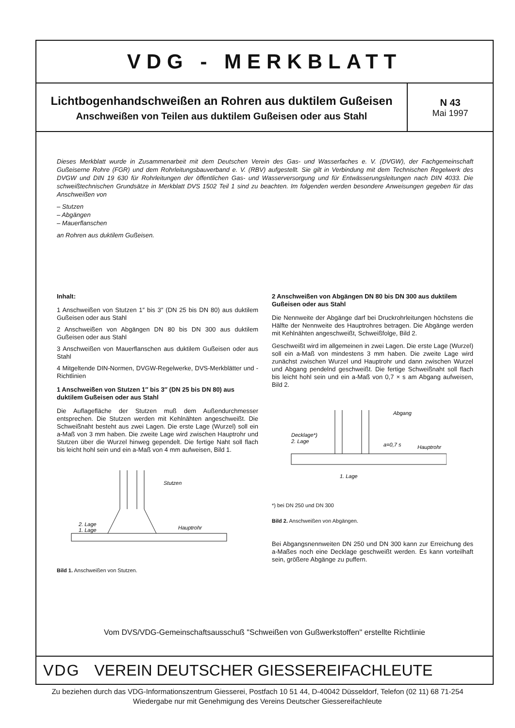VDG - MERKBLATT
Lichtbogenhandschweißen an Rohren aus duktilem Gußeisen
Anschweißen von Teilen aus duktilem Gußeisen oder aus Stahl
N 43
Mai 1997
Dieses Merkblatt wurde in Zusammenarbeit mit dem Deutschen Verein des Gas- und Wasserfaches e. V. (DVGW), der Fachgemeinschaft Gußeiserne Rohre (FGR) und dem Rohrleitungsbauverband e. V. (RBV) aufgestellt. Sie gilt in Verbindung mit dem Technischen Regelwerk des DVGW und DIN 19 630 für Rohrleitungen der öffentlichen Gas- und Wasserversorgung und für Entwässerungsleitungen nach DIN 4033. Die schweißtechnischen Grundsätze in Merkblatt DVS 1502 Teil 1 sind zu beachten. Im folgenden werden besondere Anweisungen gegeben für das Anschweißen von
– Stutzen
– Abgängen
– Mauerflanschen
an Rohren aus duktilem Gußeisen.
Inhalt:
1 Anschweißen von Stutzen 1″ bis 3″ (DN 25 bis DN 80) aus duktilem Gußeisen oder aus Stahl
2 Anschweißen von Abgängen DN 80 bis DN 300 aus duktilem Gußeisen oder aus Stahl
3 Anschweißen von Mauerflanschen aus duktilem Gußeisen oder aus Stahl
4 Mitgeltende DIN-Normen, DVGW-Regelwerke, DVS-Merkblätter und -Richtlinien
1 Anschweißen von Stutzen 1″ bis 3″ (DN 25 bis DN 80) aus duktilem Gußeisen oder aus Stahl
Die Auflagefläche der Stutzen muß dem Außendurchmesser entsprechen. Die Stutzen werden mit Kehlnähten angeschweißt. Die Schweißnaht besteht aus zwei Lagen. Die erste Lage (Wurzel) soll ein a-Maß von 3 mm haben. Die zweite Lage wird zwischen Hauptrohr und Stutzen über die Wurzel hinweg gependelt. Die fertige Naht soll flach bis leicht hohl sein und ein a-Maß von 4 mm aufweisen, Bild 1.
Stutzen
2. Lage
1. Lage
Hauptrohr
Bild 1. Anschweißen von Stutzen.
2 Anschweißen von Abgängen DN 80 bis DN 300 aus duktilem Gußeisen oder aus Stahl
Die Nennweite der Abgänge darf bei Druckrohrleitungen höchstens die Hälfte der Nennweite des Hauptrohres betragen. Die Abgänge werden mit Kehlnähten angeschweißt, Schweißfolge, Bild 2.
Geschweißt wird im allgemeinen in zwei Lagen. Die erste Lage (Wurzel) soll ein a-Maß von mindestens 3 mm haben. Die zweite Lage wird zunächst zwischen Wurzel und Hauptrohr und dann zwischen Wurzel und Abgang pendelnd geschweißt. Die fertige Schweißnaht soll flach bis leicht hohl sein und ein a-Maß von 0,7 × s am Abgang aufweisen, Bild 2.
Abgang
Decklage*)
2. Lage
a=0,7 s
Hauptrohr
1. Lage
*) bei DN 250 und DN 300
Bild 2. Anschweißen von Abgängen.
Bei Abgangsnennweiten DN 250 und DN 300 kann zur Erreichung des a-Maßes noch eine Decklage geschweißt werden. Es kann vorteilhaft sein, größere Abgänge zu puffern.
Vom DVS/VDG-Gemeinschaftsausschuß "Schweißen von Gußwerkstoffen" erstellte Richtlinie
VDG VEREIN DEUTSCHER GIESSEREIFACHLEUTE
Zu beziehen durch das VDG-Informationszentrum Giesserei, Postfach 10 51 44, D-40042 Düsseldorf, Telefon (02 11) 68 71-254
Wiedergabe nur mit Genehmigung des Vereins Deutscher Giessereifachleute